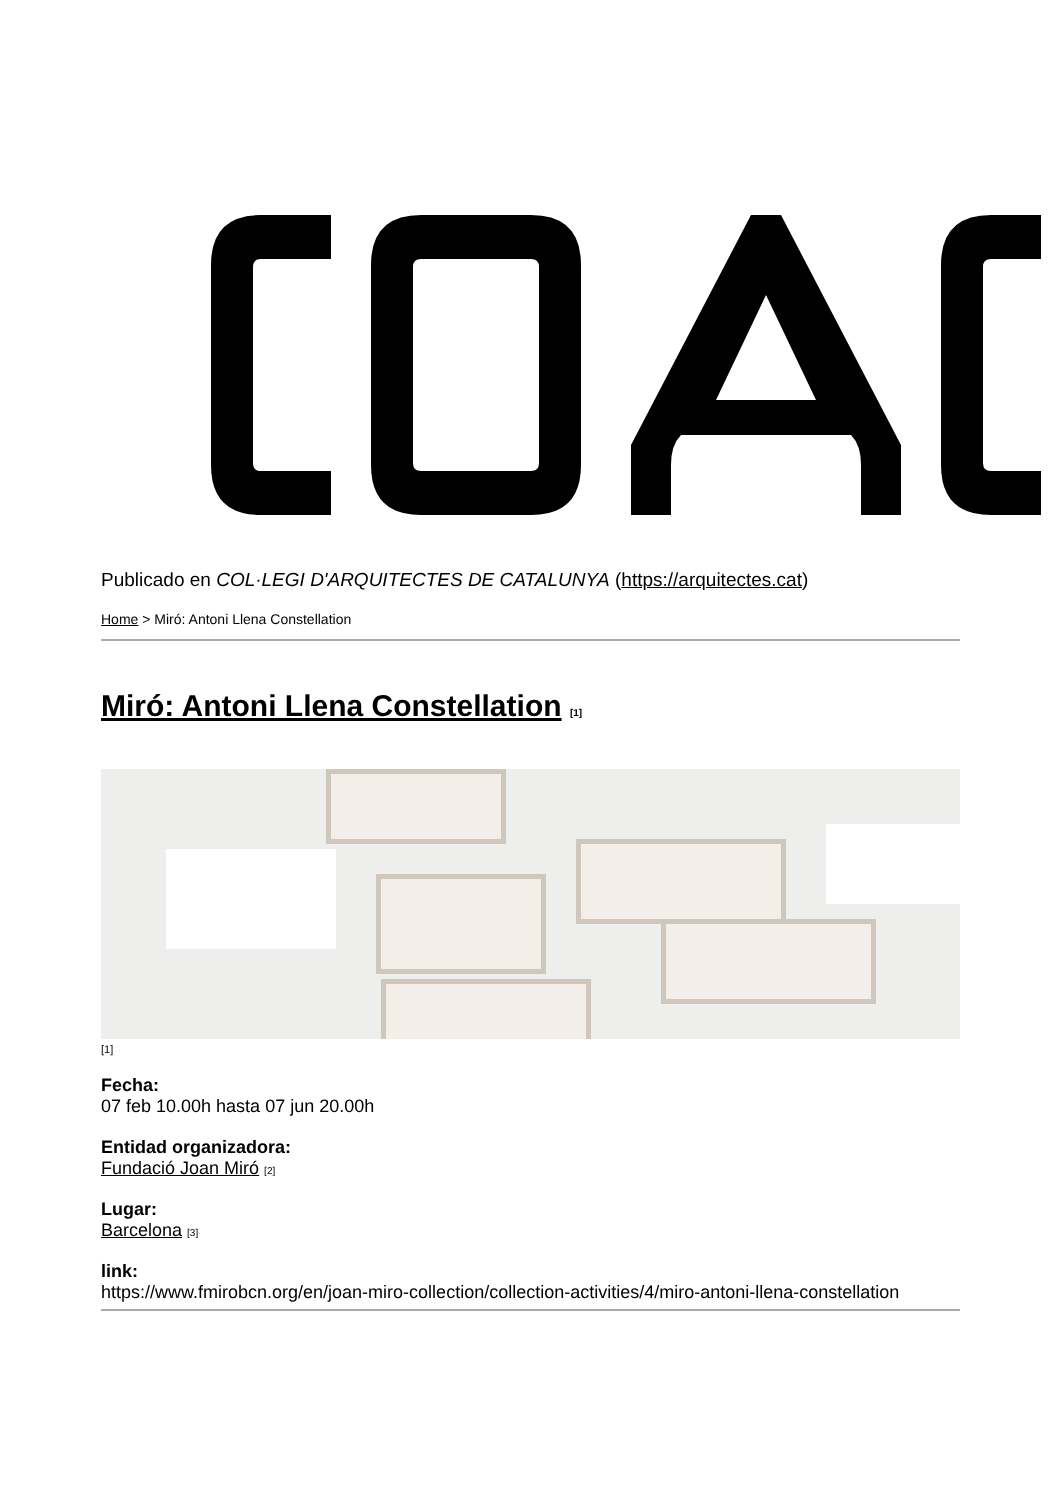Publicado en COL·LEGI D'ARQUITECTES DE CATALUNYA (https://arquitectes.cat)
Home > Miró: Antoni Llena Constellation
Miró: Antoni Llena Constellation <sup>[1]</sup>
[1]
Fecha:
07 feb 10.00h hasta 07 jun 20.00h
Entidad organizadora:
Fundació Joan Miró [2]
Lugar:
Barcelona [3]
link:
https://www.fmirobcn.org/en/joan-miro-collection/collection-activities/4/miro-antoni-llena-constellation